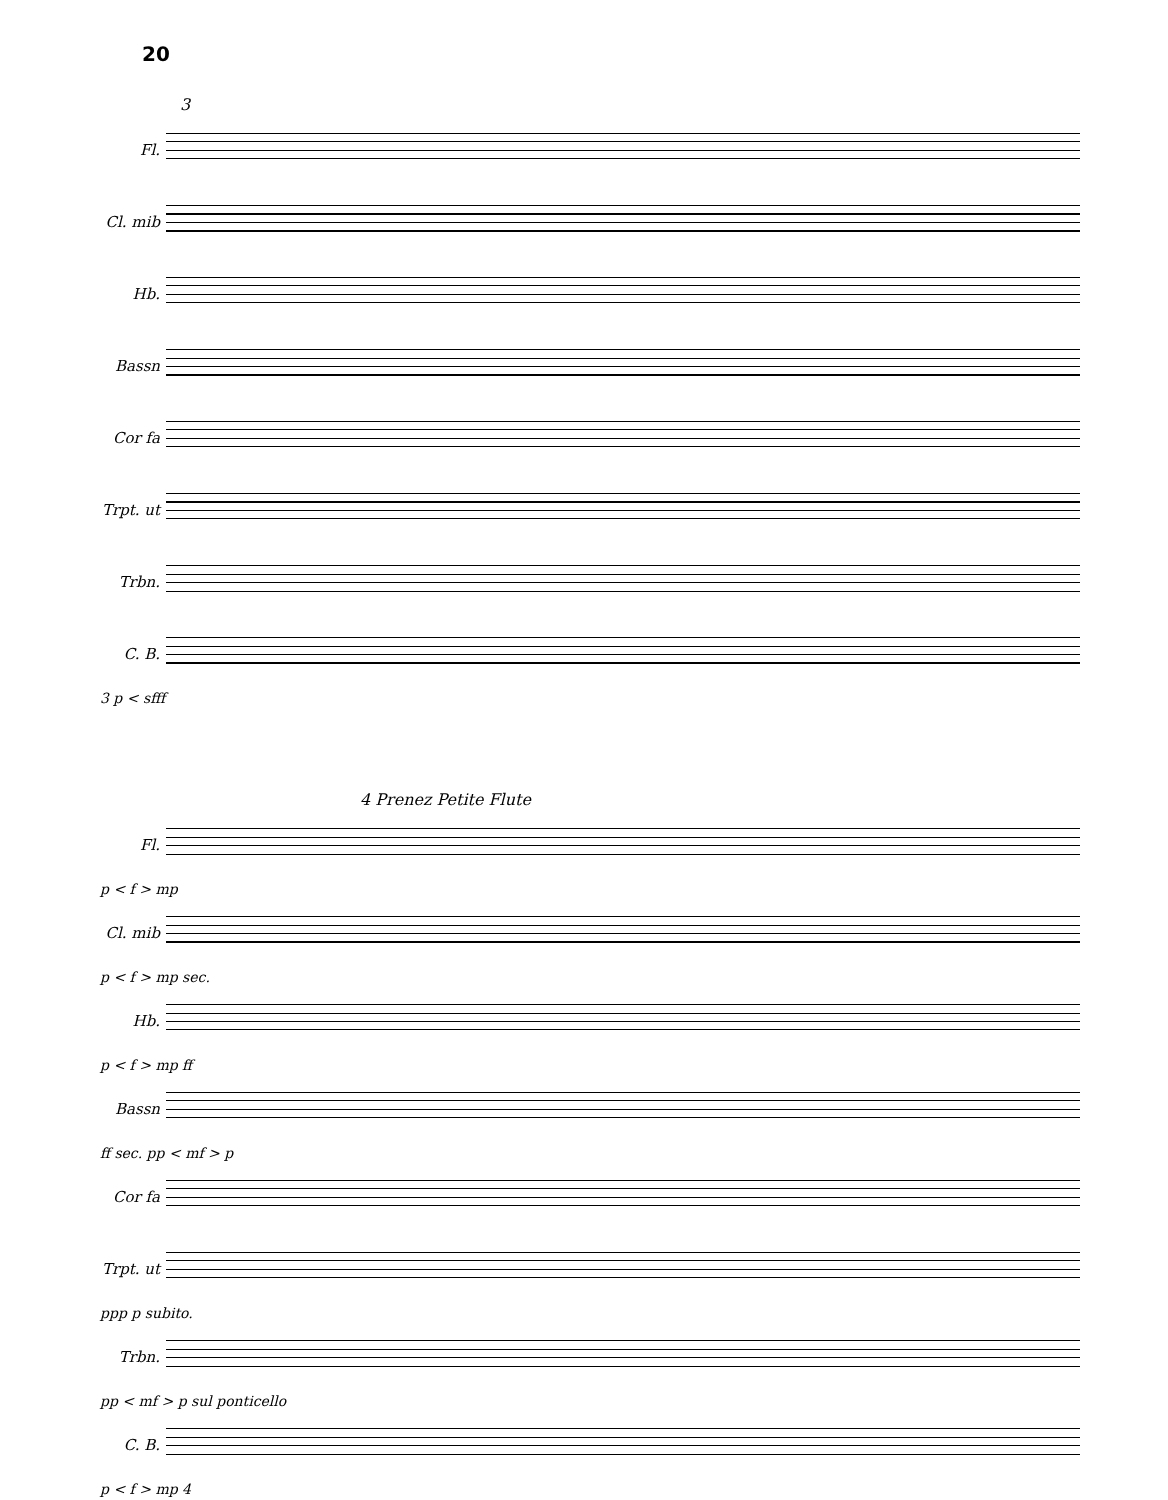20
3
Fl.
Cl. mib
Hb.
Bassn
Cor fa
Trpt. ut
Trbn.
C. B.
3 p < sfff
4 Prenez Petite Flute
Fl.
p < f > mp
Cl. mib
p < f > mp sec.
Hb.
p < f > mp ff
Bassn
ff sec. pp < mf > p
Cor fa
Trpt. ut
ppp p subito.
Trbn.
pp < mf > p sul ponticello
C. B.
p < f > mp 4